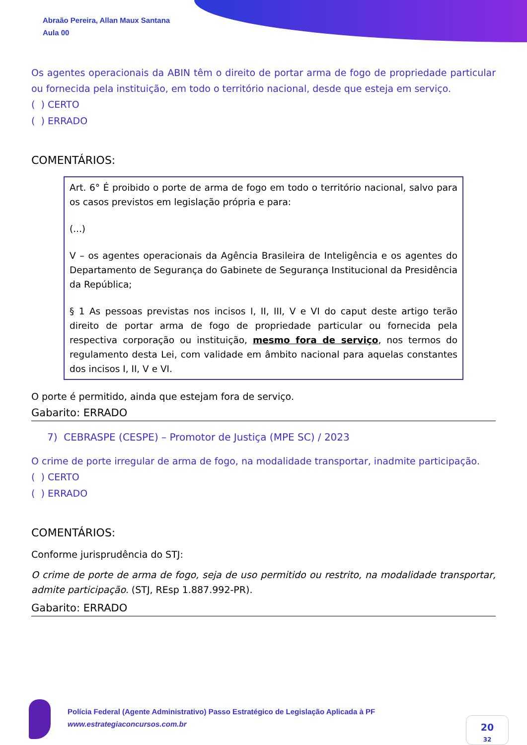Abraão Pereira, Allan Maux Santana
Aula 00
Os agentes operacionais da ABIN têm o direito de portar arma de fogo de propriedade particular ou fornecida pela instituição, em todo o território nacional, desde que esteja em serviço.
( ) CERTO
( ) ERRADO
COMENTÁRIOS:
Art. 6° É proibido o porte de arma de fogo em todo o território nacional, salvo para os casos previstos em legislação própria e para:
(...)
V – os agentes operacionais da Agência Brasileira de Inteligência e os agentes do Departamento de Segurança do Gabinete de Segurança Institucional da Presidência da República;
§ 1 As pessoas previstas nos incisos I, II, III, V e VI do caput deste artigo terão direito de portar arma de fogo de propriedade particular ou fornecida pela respectiva corporação ou instituição, mesmo fora de serviço, nos termos do regulamento desta Lei, com validade em âmbito nacional para aquelas constantes dos incisos I, II, V e VI.
O porte é permitido, ainda que estejam fora de serviço.
Gabarito: ERRADO
7) CEBRASPE (CESPE) – Promotor de Justiça (MPE SC) / 2023
O crime de porte irregular de arma de fogo, na modalidade transportar, inadmite participação.
( ) CERTO
( ) ERRADO
COMENTÁRIOS:
Conforme jurisprudência do STJ:
O crime de porte de arma de fogo, seja de uso permitido ou restrito, na modalidade transportar, admite participação. (STJ, REsp 1.887.992-PR).
Gabarito: ERRADO
Polícia Federal (Agente Administrativo) Passo Estratégico de Legislação Aplicada à PF
www.estrategiaconcursos.com.br
20
32